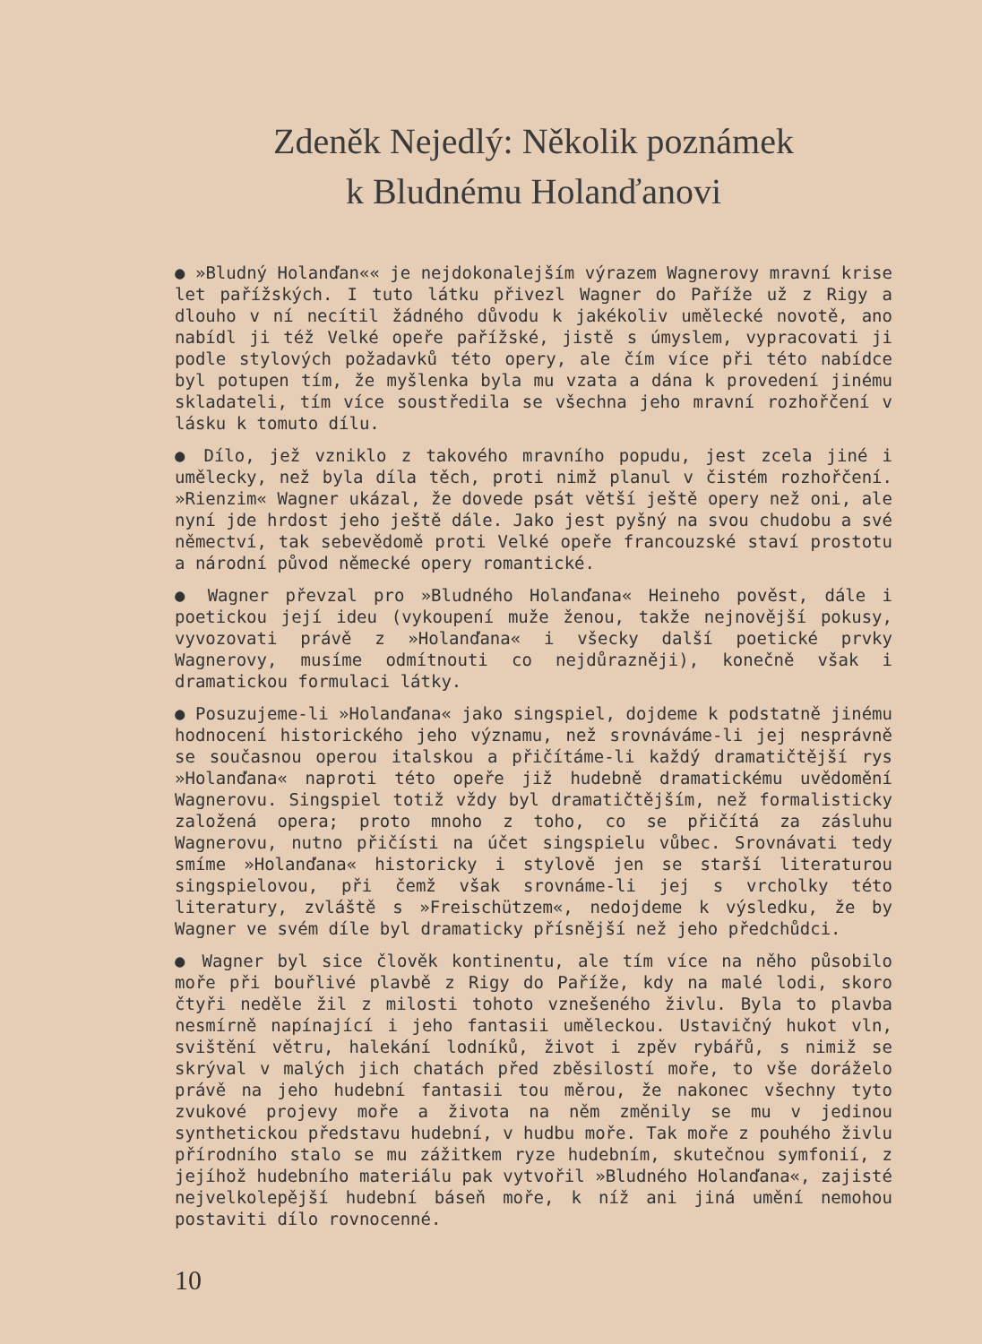Zdeněk Nejedlý: Několik poznámek
k Bludnému Holanďanovi
● »Bludný Holanďan«« je nejdokonalejším výrazem Wagnerovy mravní krise let pařížských. I tuto látku přivezl Wagner do Paříže už z Rigy a dlouho v ní necítil žádného důvodu k jakékoliv umělecké novotě, ano nabídl ji též Velké opeře pařížské, jistě s úmyslem, vypracovati ji podle stylových požadavků této opery, ale čím více při této nabídce byl potupen tím, že myšlenka byla mu vzata a dána k provedení jinému skladateli, tím více soustředila se všechna jeho mravní rozhořčení v lásku k tomuto dílu.
● Dílo, jež vzniklo z takového mravního popudu, jest zcela jiné i umělecky, než byla díla těch, proti nimž planul v čistém rozhořčení. »Rienzim« Wagner ukázal, že dovede psát větší ještě opery než oni, ale nyní jde hrdost jeho ještě dále. Jako jest pyšný na svou chudobu a své němectví, tak sebevědomě proti Velké opeře francouzské staví prostotu a národní původ německé opery romantické.
● Wagner převzal pro »Bludného Holanďana« Heineho pověst, dále i poetickou její ideu (vykoupení muže ženou, takže nejnovější pokusy, vyvozovati právě z »Holanďana« i všecky další poetické prvky Wagnerovy, musíme odmítnouti co nejdůrazněji), konečně však i dramatickou formulaci látky.
● Posuzujeme-li »Holanďana« jako singspiel, dojdeme k podstatně jinému hodnocení historického jeho významu, než srovnáváme-li jej nesprávně se současnou operou italskou a přičítáme-li každý dramatičtější rys »Holanďana« naproti této opeře již hudebně dramatickému uvědomění Wagnerovu. Singspiel totiž vždy byl dramatičtějším, než formalisticky založená opera; proto mnoho z toho, co se přičítá za zásluhu Wagnerovu, nutno přičísti na účet singspielu vůbec. Srovnávati tedy smíme »Holanďana« historicky i stylově jen se starší literaturou singspielovou, při čemž však srovnáme-li jej s vrcholky této literatury, zvláště s »Freischützem«, nedojdeme k výsledku, že by Wagner ve svém díle byl dramaticky přísnější než jeho předchůdci.
● Wagner byl sice člověk kontinentu, ale tím více na něho působilo moře při bouřlivé plavbě z Rigy do Paříže, kdy na malé lodi, skoro čtyři neděle žil z milosti tohoto vznešeného živlu. Byla to plavba nesmírně napínající i jeho fantasii uměleckou. Ustavičný hukot vln, svištění větru, halekání lodníků, život i zpěv rybářů, s nimiž se skrýval v malých jich chatách před zběsilostí moře, to vše doráželo právě na jeho hudební fantasii tou měrou, že nakonec všechny tyto zvukové projevy moře a života na něm změnily se mu v jedinou synthetickou představu hudební, v hudbu moře. Tak moře z pouhého živlu přírodního stalo se mu zážitkem ryze hudebním, skutečnou symfonií, z jejíhož hudebního materiálu pak vytvořil »Bludného Holanďana«, zajisté nejvelkolepější hudební báseň moře, k níž ani jiná umění nemohou postaviti dílo rovnocenné.
10